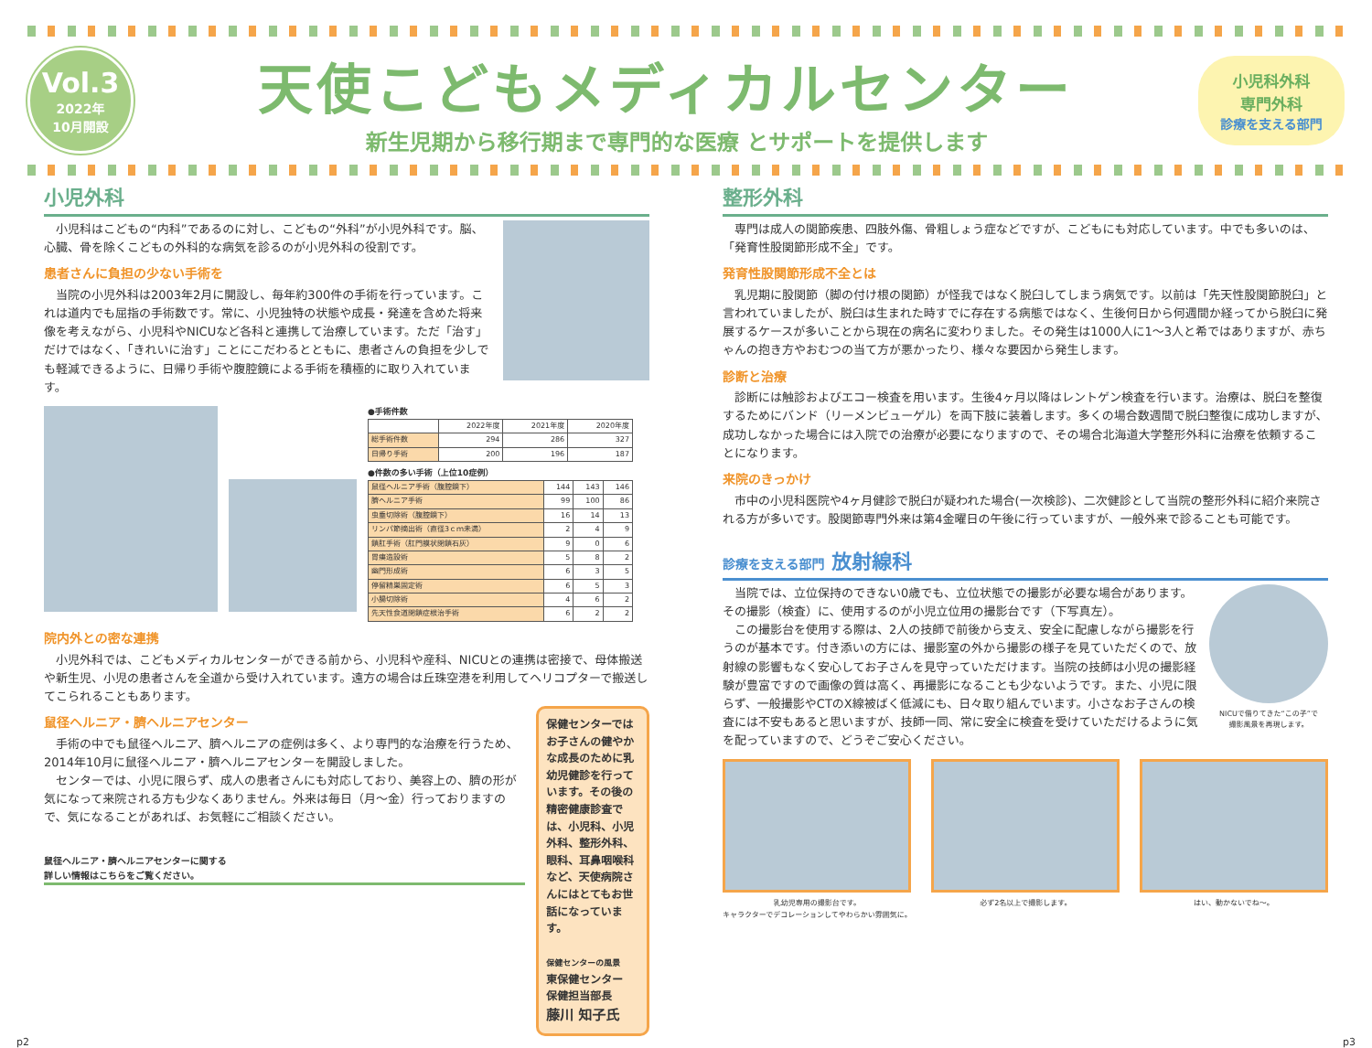Vol.3
2022年
10月開設
天使こどもメディカルセンター
新生児期から移行期まで専門的な医療 とサポートを提供します
小児科外科
専門外科
診療を支える部門
小児外科
小児科はこどもの“内科”であるのに対し、こどもの“外科”が小児外科です。脳、心臓、骨を除くこどもの外科的な病気を診るのが小児外科の役割です。
患者さんに負担の少ない手術を
当院の小児外科は2003年2月に開設し、毎年約300件の手術を行っています。これは道内でも屈指の手術数です。常に、小児独特の状態や成長・発達を含めた将来像を考えながら、小児科やNICUなど各科と連携して治療しています。ただ「治す」だけではなく、「きれいに治す」ことにこだわるとともに、患者さんの負担を少しでも軽減できるように、日帰り手術や腹腔鏡による手術を積極的に取り入れています。
●手術件数
| | 2022年度 | 2021年度 | 2020年度 |
| --- | --- | --- | --- |
| 総手術件数 | 294 | 286 | 327 |
| 日帰り手術 | 200 | 196 | 187 |
●件数の多い手術（上位10症例）
| 鼠径ヘルニア手術（腹腔鏡下） | 144 | 143 | 146 |
| 臍ヘルニア手術 | 99 | 100 | 86 |
| 虫垂切除術（腹腔鏡下） | 16 | 14 | 13 |
| リンパ節摘出術（直径3ｃｍ未満） | 2 | 4 | 9 |
| 鎖肛手術（肛門膜状閉鎖石灰） | 9 | 0 | 6 |
| 胃瘻造設術 | 5 | 8 | 2 |
| 幽門形成術 | 6 | 3 | 5 |
| 停留精巣固定術 | 6 | 5 | 3 |
| 小腸切除術 | 4 | 6 | 2 |
| 先天性食道閉鎖症根治手術 | 6 | 2 | 2 |
院内外との密な連携
小児外科では、こどもメディカルセンターができる前から、小児科や産科、NICUとの連携は密接で、母体搬送や新生児、小児の患者さんを全道から受け入れています。遠方の場合は丘珠空港を利用してヘリコプターで搬送してこられることもあります。
鼠径ヘルニア・臍ヘルニアセンター
手術の中でも鼠径ヘルニア、臍ヘルニアの症例は多く、より専門的な治療を行うため、2014年10月に鼠径ヘルニア・臍ヘルニアセンターを開設しました。
センターでは、小児に限らず、成人の患者さんにも対応しており、美容上の、臍の形が気になって来院される方も少なくありません。外来は毎日（月～金）行っておりますので、気になることがあれば、お気軽にご相談ください。
鼠径ヘルニア・臍ヘルニアセンターに関する
詳しい情報はこちらをご覧ください。
保健センターではお子さんの健やかな成長のために乳幼児健診を行っています。その後の精密健康診査では、小児科、小児外科、整形外科、眼科、耳鼻咽喉科など、天使病院さんにはとてもお世話になっています。
保健センターの風景
東保健センター
保健担当部長
藤川 知子氏
整形外科
専門は成人の関節疾患、四肢外傷、骨粗しょう症などですが、こどもにも対応しています。中でも多いのは、「発育性股関節形成不全」です。
発育性股関節形成不全とは
乳児期に股関節（脚の付け根の関節）が怪我ではなく脱臼してしまう病気です。以前は「先天性股関節脱臼」と言われていましたが、脱臼は生まれた時すでに存在する病態ではなく、生後何日から何週間か経ってから脱臼に発展するケースが多いことから現在の病名に変わりました。その発生は1000人に1～3人と希ではありますが、赤ちゃんの抱き方やおむつの当て方が悪かったり、様々な要因から発生します。
診断と治療
診断には触診およびエコー検査を用います。生後4ヶ月以降はレントゲン検査を行います。治療は、脱臼を整復するためにバンド（リーメンビューゲル）を両下肢に装着します。多くの場合数週間で脱臼整復に成功しますが、成功しなかった場合には入院での治療が必要になりますので、その場合北海道大学整形外科に治療を依頼することになります。
来院のきっかけ
市中の小児科医院や4ヶ月健診で脱臼が疑われた場合(一次検診)、二次健診として当院の整形外科に紹介来院される方が多いです。股関節専門外来は第4金曜日の午後に行っていますが、一般外来で診ることも可能です。
診療を支える部門 放射線科
当院では、立位保持のできない0歳でも、立位状態での撮影が必要な場合があります。その撮影（検査）に、使用するのが小児立位用の撮影台です（下写真左）。
この撮影台を使用する際は、2人の技師で前後から支え、安全に配慮しながら撮影を行うのが基本です。付き添いの方には、撮影室の外から撮影の様子を見ていただくので、放射線の影響もなく安心してお子さんを見守っていただけます。当院の技師は小児の撮影経験が豊富ですので画像の質は高く、再撮影になることも少ないようです。また、小児に限らず、一般撮影やCTのX線被ばく低減にも、日々取り組んでいます。小さなお子さんの検査には不安もあると思いますが、技師一同、常に安全に検査を受けていただけるように気を配っていますので、どうぞご安心ください。
NICUで借りてきた“この子”で
撮影風景を再現します。
乳幼児専用の撮影台です。
キャラクターでデコレーションしてやわらかい雰囲気に。
必ず2名以上で撮影します。 はい、動かないでね～。
p2 p3